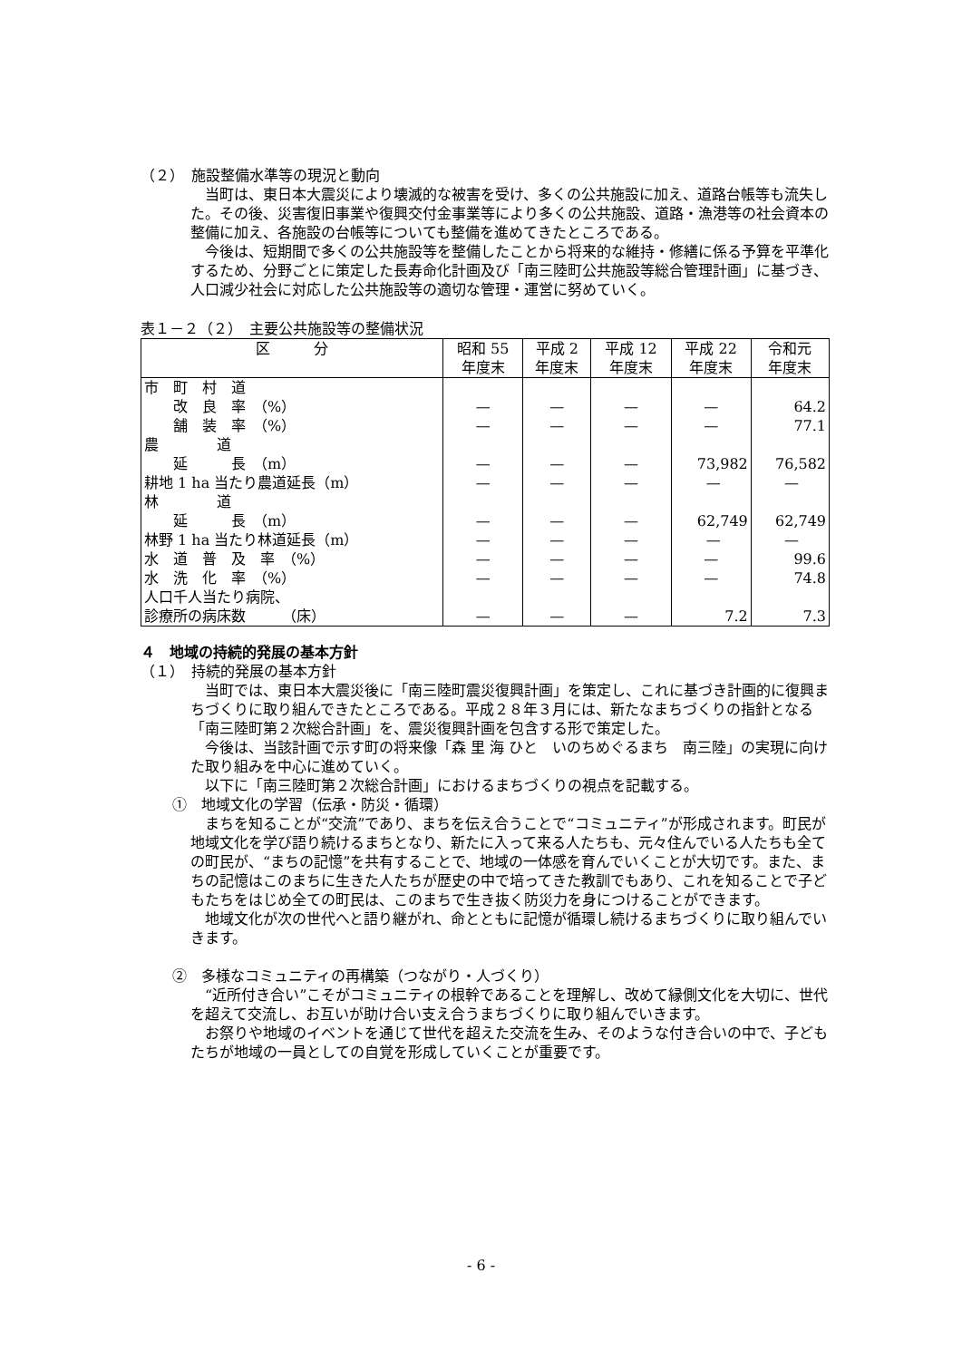（２）　施設整備水準等の現況と動向
当町は、東日本大震災により壊滅的な被害を受け、多くの公共施設に加え、道路台帳等も流失した。その後、災害復旧事業や復興交付金事業等により多くの公共施設、道路・漁港等の社会資本の整備に加え、各施設の台帳等についても整備を進めてきたところである。
今後は、短期間で多くの公共施設等を整備したことから将来的な維持・修繕に係る予算を平準化するため、分野ごとに策定した長寿命化計画及び「南三陸町公共施設等総合管理計画」に基づき、人口減少社会に対応した公共施設等の適切な管理・運営に努めていく。
表１－２（２）　主要公共施設等の整備状況
| 区 分 | 昭和 55 年度末 | 平成 2 年度末 | 平成 12 年度末 | 平成 22 年度末 | 令和元 年度末 |
| --- | --- | --- | --- | --- | --- |
| 市 町 村 道 改 良 率 （%） 舗 装 率 （%） | — — | — — | — — | — — | 64.2 77.1 |
| 農 道 延 長 （m） 耕地 1 ha 当たり農道延長（m） | — — | — — | — — | 73,982 — | 76,582 — |
| 林 道 延 長 （m） 林野 1 ha 当たり林道延長（m） | — — | — — | — — | 62,749 — | 62,749 — |
| 水 道 普 及 率 （%） 水 洗 化 率 （%） | — — | — — | — — | — — | 99.6 74.8 |
| 人口千人当たり病院、 診療所の病床数 （床） | — | — | — | 7.2 | 7.3 |
４　地域の持続的発展の基本方針
（１）　持続的発展の基本方針
当町では、東日本大震災後に「南三陸町震災復興計画」を策定し、これに基づき計画的に復興まちづくりに取り組んできたところである。平成２８年３月には、新たなまちづくりの指針となる「南三陸町第２次総合計画」を、震災復興計画を包含する形で策定した。
今後は、当該計画で示す町の将来像「森 里 海 ひと　いのちめぐるまち　南三陸」の実現に向けた取り組みを中心に進めていく。
以下に「南三陸町第２次総合計画」におけるまちづくりの視点を記載する。
①　地域文化の学習（伝承・防災・循環）
まちを知ることが“交流”であり、まちを伝え合うことで“コミュニティ”が形成されます。町民が地域文化を学び語り続けるまちとなり、新たに入って来る人たちも、元々住んでいる人たちも全ての町民が、“まちの記憶”を共有することで、地域の一体感を育んでいくことが大切です。また、まちの記憶はこのまちに生きた人たちが歴史の中で培ってきた教訓でもあり、これを知ることで子どもたちをはじめ全ての町民は、このまちで生き抜く防災力を身につけることができます。
地域文化が次の世代へと語り継がれ、命とともに記憶が循環し続けるまちづくりに取り組んでいきます。
②　多様なコミュニティの再構築（つながり・人づくり）
“近所付き合い”こそがコミュニティの根幹であることを理解し、改めて縁側文化を大切に、世代を超えて交流し、お互いが助け合い支え合うまちづくりに取り組んでいきます。
お祭りや地域のイベントを通じて世代を超えた交流を生み、そのような付き合いの中で、子どもたちが地域の一員としての自覚を形成していくことが重要です。
- 6 -